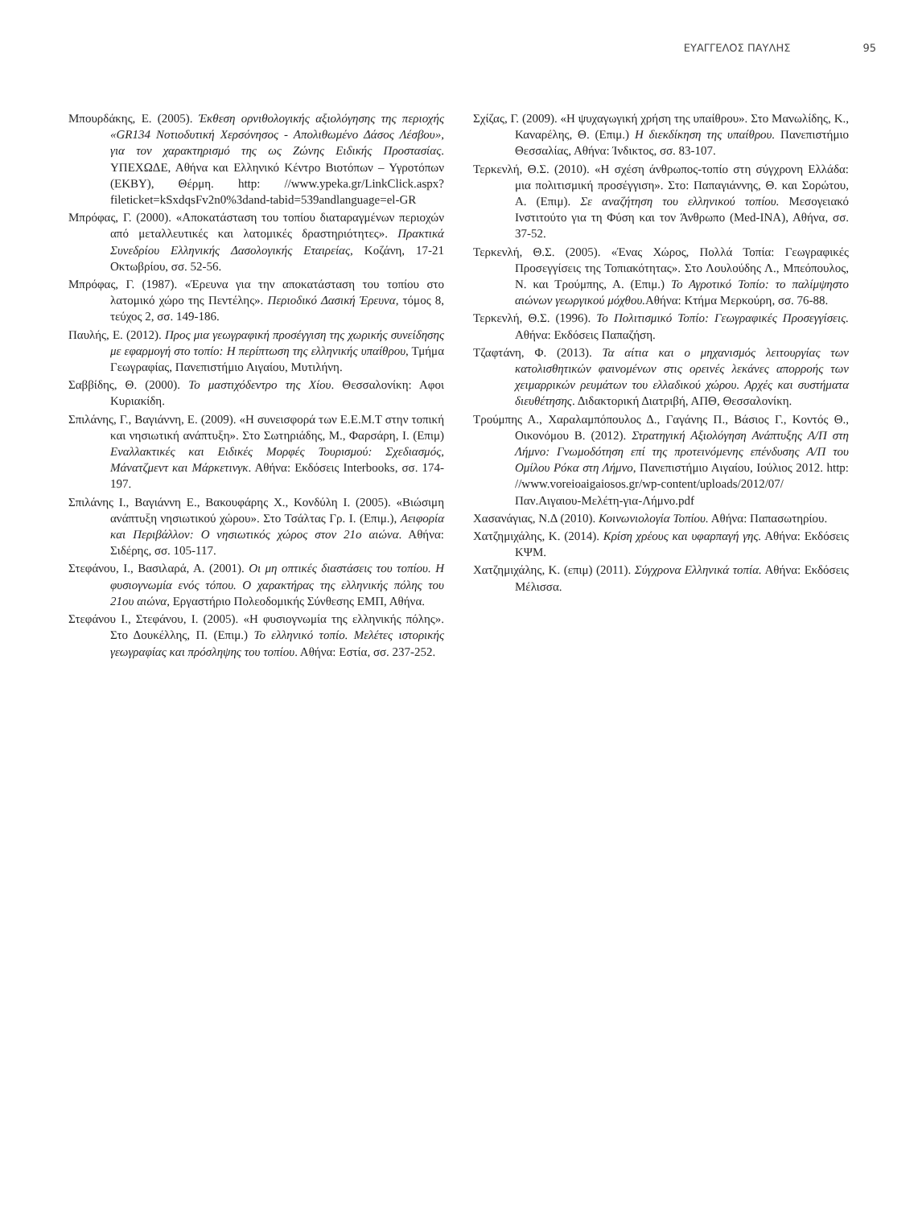ΕΥΑΓΓΕΛΟΣ ΠΑΥΛΗΣ 95
Μπουρδάκης, Ε. (2005). Έκθεση ορνιθολογικής αξιολόγησης της περιοχής «GR134 Νοτιοδυτική Χερσόνησος - Απολιθωμένο Δάσος Λέσβου», για τον χαρακτηρισμό της ως Ζώνης Ειδικής Προστασίας. ΥΠΕΧΩΔΕ, Αθήνα και Ελληνικό Κέντρο Βιοτόπων – Υγροτόπων (ΕΚΒΥ), Θέρμη. http: //www.ypeka.gr/LinkClick.aspx?fileticket=kSxdqsFv2n0%3dand-tabid=539andlanguage=el-GR
Μπρόφας, Γ. (2000). «Αποκατάσταση του τοπίου διαταραγμένων περιοχών από μεταλλευτικές και λατομικές δραστηριότητες». Πρακτικά Συνεδρίου Ελληνικής Δασολογικής Εταιρείας, Κοζάνη, 17-21 Οκτωβρίου, σσ. 52-56.
Μπρόφας, Γ. (1987). «Έρευνα για την αποκατάσταση του τοπίου στο λατομικό χώρο της Πεντέλης». Περιοδικό Δασική Έρευνα, τόμος 8, τεύχος 2, σσ. 149-186.
Παυλής, Ε. (2012). Προς μια γεωγραφική προσέγγιση της χωρικής συνείδησης με εφαρμογή στο τοπίο: Η περίπτωση της ελληνικής υπαίθρου, Τμήμα Γεωγραφίας, Πανεπιστήμιο Αιγαίου, Μυτιλήνη.
Σαββίδης, Θ. (2000). Το μαστιχόδεντρο της Χίου. Θεσσαλονίκη: Αφοι Κυριακίδη.
Σπιλάνης, Γ., Βαγιάννη, Ε. (2009). «Η συνεισφορά των Ε.Ε.Μ.Τ στην τοπική και νησιωτική ανάπτυξη». Στο Σωτηριάδης, Μ., Φαρσάρη, Ι. (Επιμ) Εναλλακτικές και Ειδικές Μορφές Τουρισμού: Σχεδιασμός, Μάνατζμεντ και Μάρκετινγκ. Αθήνα: Εκδόσεις Interbooks, σσ. 174-197.
Σπιλάνης Ι., Βαγιάννη Ε., Βακουφάρης Χ., Κονδύλη Ι. (2005). «Βιώσιμη ανάπτυξη νησιωτικού χώρου». Στο Τσάλτας Γρ. Ι. (Επιμ.), Αειφορία και Περιβάλλον: Ο νησιωτικός χώρος στον 21ο αιώνα. Αθήνα: Σιδέρης, σσ. 105-117.
Στεφάνου, Ι., Βασιλαρά, Α. (2001). Οι μη οπτικές διαστάσεις του τοπίου. Η φυσιογνωμία ενός τόπου. Ο χαρακτήρας της ελληνικής πόλης του 21ου αιώνα, Εργαστήριο Πολεοδομικής Σύνθεσης ΕΜΠ, Αθήνα.
Στεφάνου Ι., Στεφάνου, Ι. (2005). «Η φυσιογνωμία της ελληνικής πόλης». Στο Δουκέλλης, Π. (Επιμ.) Το ελληνικό τοπίο. Μελέτες ιστορικής γεωγραφίας και πρόσληψης του τοπίου. Αθήνα: Εστία, σσ. 237-252.
Σχίζας, Γ. (2009). «Η ψυχαγωγική χρήση της υπαίθρου». Στο Μανωλίδης, Κ., Καναρέλης, Θ. (Επιμ.) Η διεκδίκηση της υπαίθρου. Πανεπιστήμιο Θεσσαλίας, Αθήνα: Ίνδικτος, σσ. 83-107.
Τερκενλή, Θ.Σ. (2010). «Η σχέση άνθρωπος-τοπίο στη σύγχρονη Ελλάδα: μια πολιτισμική προσέγγιση». Στο: Παπαγιάννης, Θ. και Σορώτου, Α. (Επιμ). Σε αναζήτηση του ελληνικού τοπίου. Μεσογειακό Ινστιτούτο για τη Φύση και τον Άνθρωπο (Med-INA), Αθήνα, σσ. 37-52.
Τερκενλή, Θ.Σ. (2005). «Ένας Χώρος, Πολλά Τοπία: Γεωγραφικές Προσεγγίσεις της Τοπιακότητας». Στο Λουλούδης Λ., Μπεόπουλος, Ν. και Τρούμπης, Α. (Επιμ.) Το Αγροτικό Τοπίο: το παλίμψηστο αιώνων γεωργικού μόχθου. Αθήνα: Κτήμα Μερκούρη, σσ. 76-88.
Τερκενλή, Θ.Σ. (1996). Το Πολιτισμικό Τοπίο: Γεωγραφικές Προσεγγίσεις. Αθήνα: Εκδόσεις Παπαζήση.
Τζαφτάνη, Φ. (2013). Τα αίτια και ο μηχανισμός λειτουργίας των κατολισθητικών φαινομένων στις ορεινές λεκάνες απορροής των χειμαρρικών ρευμάτων του ελλαδικού χώρου. Αρχές και συστήματα διευθέτησης. Διδακτορική Διατριβή, ΑΠΘ, Θεσσαλονίκη.
Τρούμπης Α., Χαραλαμπόπουλος Δ., Γαγάνης Π., Βάσιος Γ., Κοντός Θ., Οικονόμου Β. (2012). Στρατηγική Αξιολόγηση Ανάπτυξης Α/Π στη Λήμνο: Γνωμοδότηση επί της προτεινόμενης επένδυσης Α/Π του Ομίλου Ρόκα στη Λήμνο, Πανεπιστήμιο Αιγαίου, Ιούλιος 2012. http: //www.voreioaigaiosos.gr/wp-content/uploads/2012/07/Παν.Αιγαιου-Μελέτη-για-Λήμνο.pdf
Χασανάγιας, Ν.Δ (2010). Κοινωνιολογία Τοπίου. Αθήνα: Παπασωτηρίου.
Χατζημιχάλης, Κ. (2014). Κρίση χρέους και υφαρπαγή γης. Αθήνα: Εκδόσεις ΚΨΜ.
Χατζημιχάλης, Κ. (επιμ) (2011). Σύγχρονα Ελληνικά τοπία. Αθήνα: Εκδόσεις Μέλισσα.